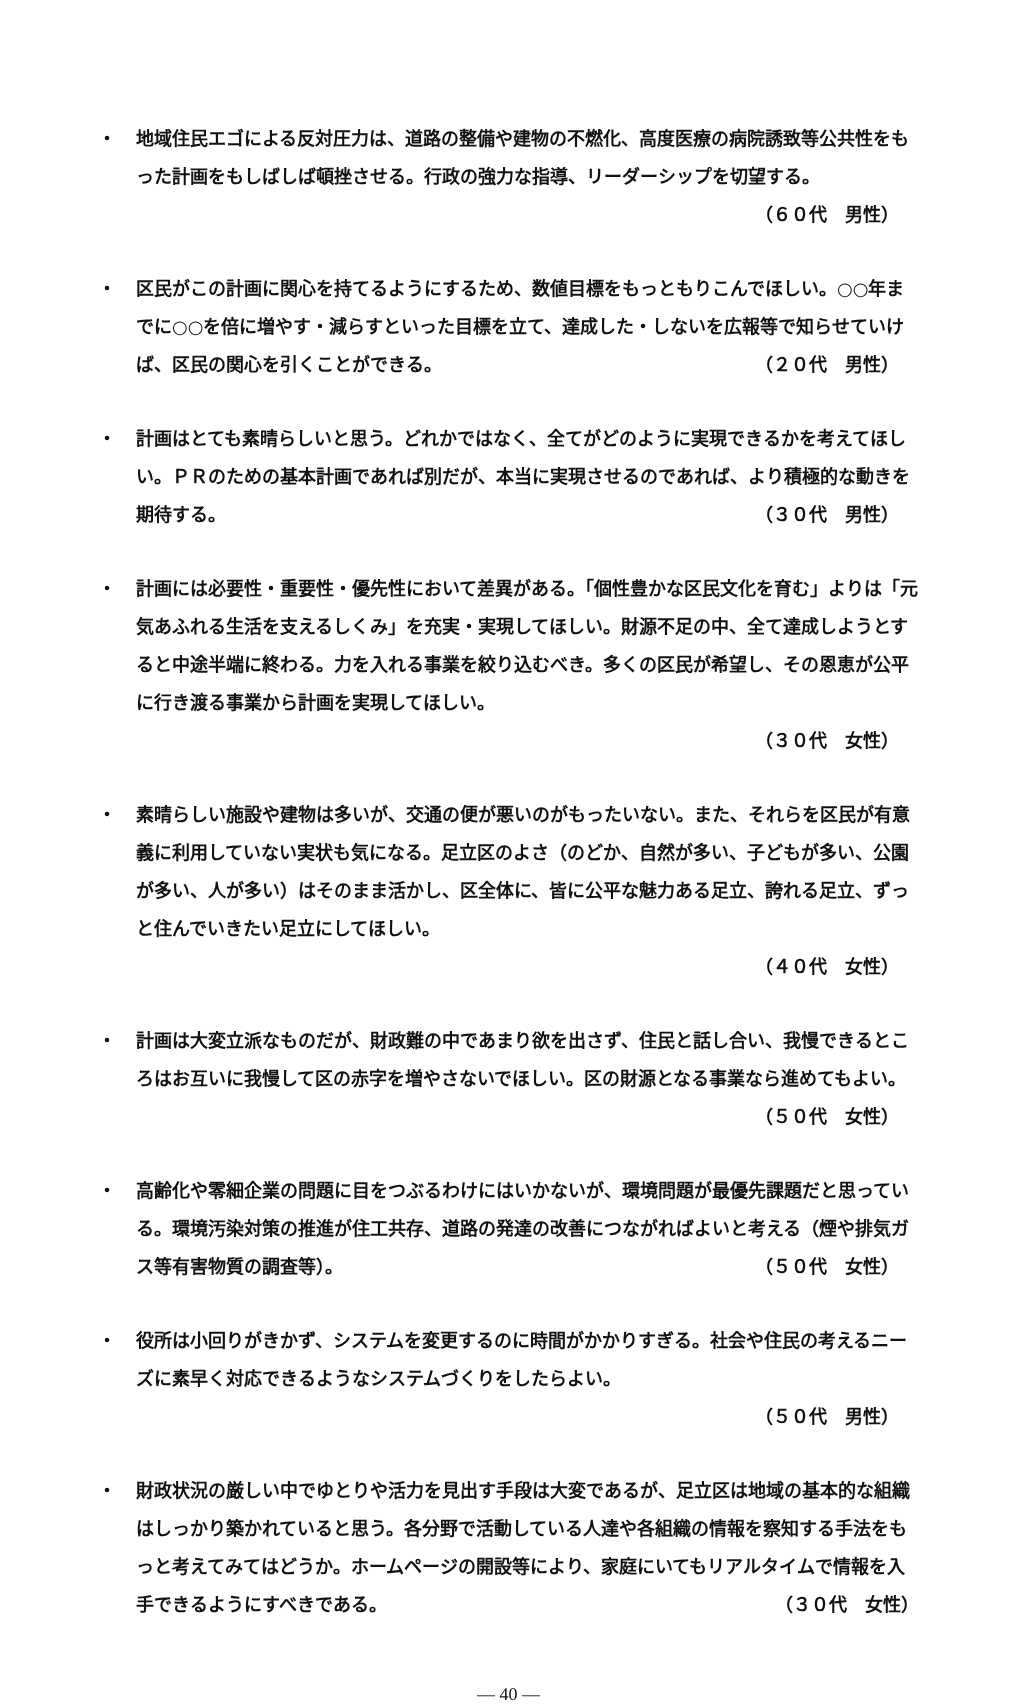・ 地域住民エゴによる反対圧力は、道路の整備や建物の不燃化、高度医療の病院誘致等公共性をもった計画をもしばしば頓挫させる。行政の強力な指導、リーダーシップを切望する。 （６０代　男性）
・ 区民がこの計画に関心を持てるようにするため、数値目標をもっともりこんでほしい。○○年までに○○を倍に増やす・減らすといった目標を立て、達成した・しないを広報等で知らせていけば、区民の関心を引くことができる。 （２０代　男性）
・ 計画はとても素晴らしいと思う。どれかではなく、全てがどのように実現できるかを考えてほしい。ＰＲのための基本計画であれば別だが、本当に実現させるのであれば、より積極的な動きを期待する。 （３０代　男性）
・ 計画には必要性・重要性・優先性において差異がある。「個性豊かな区民文化を育む」よりは「元気あふれる生活を支えるしくみ」を充実・実現してほしい。財源不足の中、全て達成しようとすると中途半端に終わる。力を入れる事業を絞り込むべき。多くの区民が希望し、その恩恵が公平に行き渡る事業から計画を実現してほしい。
（３０代　女性）
・ 素晴らしい施設や建物は多いが、交通の便が悪いのがもったいない。また、それらを区民が有意義に利用していない実状も気になる。足立区のよさ（のどか、自然が多い、子どもが多い、公園が多い、人が多い）はそのまま活かし、区全体に、皆に公平な魅力ある足立、誇れる足立、ずっと住んでいきたい足立にしてほしい。
（４０代　女性）
・ 計画は大変立派なものだが、財政難の中であまり欲を出さず、住民と話し合い、我慢できるところはお互いに我慢して区の赤字を増やさないでほしい。区の財源となる事業なら進めてもよい。 （５０代　女性）
・ 高齢化や零細企業の問題に目をつぶるわけにはいかないが、環境問題が最優先課題だと思っている。環境汚染対策の推進が住工共存、道路の発達の改善につながればよいと考える（煙や排気ガス等有害物質の調査等）。 （５０代　女性）
・ 役所は小回りがきかず、システムを変更するのに時間がかかりすぎる。社会や住民の考えるニーズに素早く対応できるようなシステムづくりをしたらよい。
（５０代　男性）
・ 財政状況の厳しい中でゆとりや活力を見出す手段は大変であるが、足立区は地域の基本的な組織はしっかり築かれていると思う。各分野で活動している人達や各組織の情報を察知する手法をもっと考えてみてはどうか。ホームページの開設等により、家庭にいてもリアルタイムで情報を入手できるようにすべきである。 （３０代　女性）
— 40 —